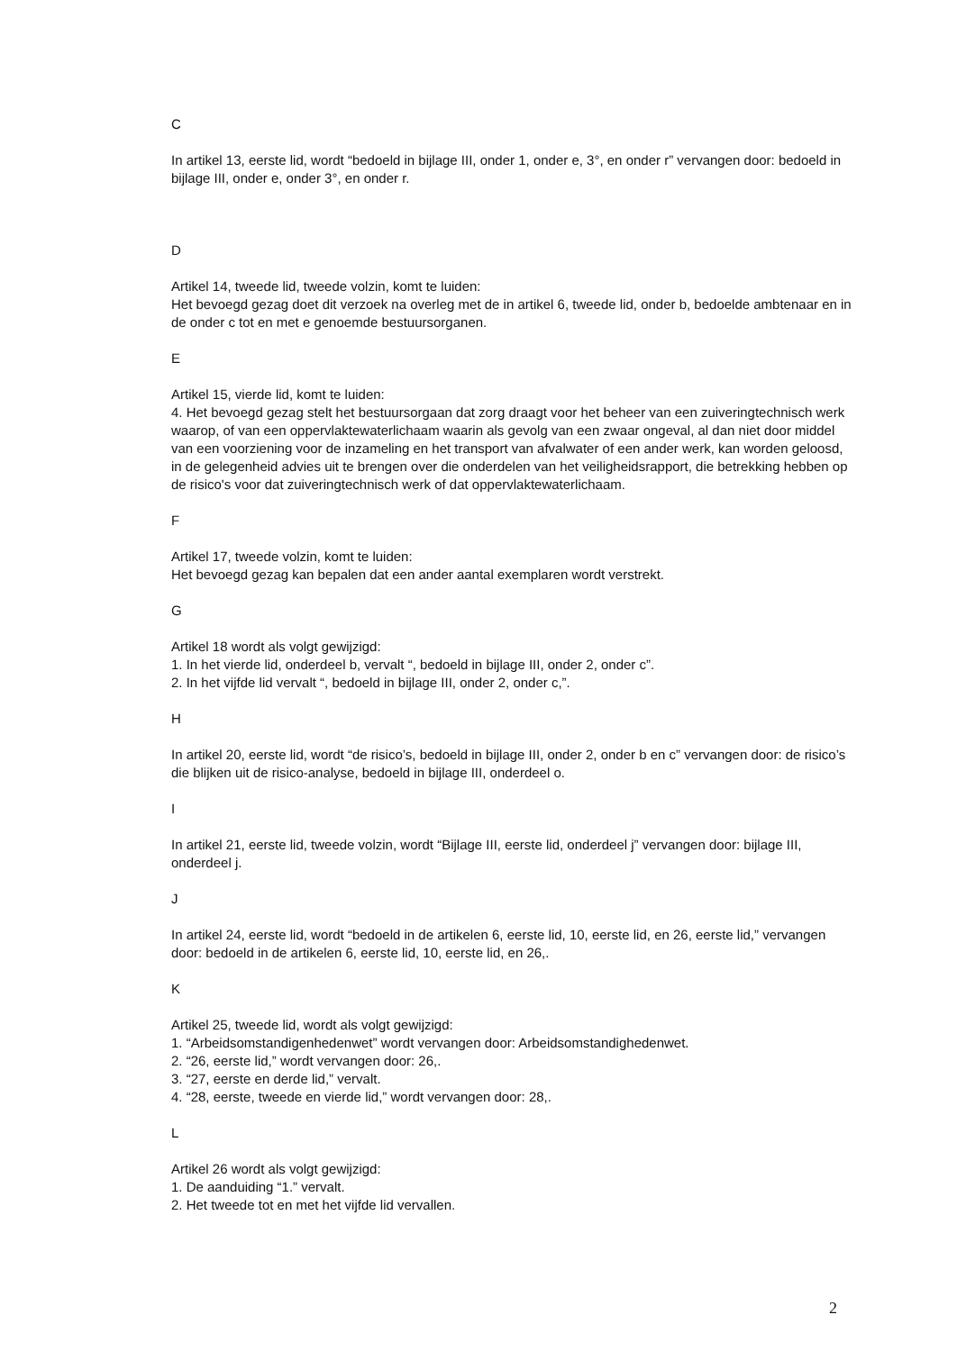C
In artikel 13, eerste lid, wordt “bedoeld in bijlage III, onder 1, onder e, 3°, en onder r” vervangen door: bedoeld in bijlage III, onder e, onder 3°, en onder r.
D
Artikel 14, tweede lid, tweede volzin, komt te luiden:
Het bevoegd gezag doet dit verzoek na overleg met de in artikel 6, tweede lid, onder b, bedoelde ambtenaar en in de onder c tot en met e genoemde bestuursorganen.
E
Artikel 15, vierde lid, komt te luiden:
4. Het bevoegd gezag stelt het bestuursorgaan dat zorg draagt voor het beheer van een zuiveringtechnisch werk waarop, of van een oppervlaktewaterlichaam waarin als gevolg van een zwaar ongeval, al dan niet door middel van een voorziening voor de inzameling en het transport van afvalwater of een ander werk, kan worden geloosd, in de gelegenheid advies uit te brengen over die onderdelen van het veiligheidsrapport, die betrekking hebben op de risico's voor dat zuiveringtechnisch werk of dat oppervlaktewaterlichaam.
F
Artikel 17, tweede volzin, komt te luiden:
Het bevoegd gezag kan bepalen dat een ander aantal exemplaren wordt verstrekt.
G
Artikel 18 wordt als volgt gewijzigd:
1. In het vierde lid, onderdeel b, vervalt “, bedoeld in bijlage III, onder 2, onder c”.
2. In het vijfde lid vervalt “, bedoeld in bijlage III, onder 2, onder c,”.
H
In artikel 20, eerste lid, wordt “de risico’s, bedoeld in bijlage III, onder 2, onder b en c” vervangen door: de risico’s die blijken uit de risico-analyse, bedoeld in bijlage III, onderdeel o.
I
In artikel 21, eerste lid, tweede volzin, wordt “Bijlage III, eerste lid, onderdeel j” vervangen door: bijlage III, onderdeel j.
J
In artikel 24, eerste lid, wordt “bedoeld in de artikelen 6, eerste lid, 10, eerste lid, en 26, eerste lid,” vervangen door: bedoeld in de artikelen 6, eerste lid, 10, eerste lid, en 26,.
K
Artikel 25, tweede lid, wordt als volgt gewijzigd:
1. “Arbeidsomstandigenhedenwet” wordt vervangen door: Arbeidsomstandighedenwet.
2. “26, eerste lid,” wordt vervangen door: 26,.
3. “27, eerste en derde lid,” vervalt.
4. “28, eerste, tweede en vierde lid,” wordt vervangen door: 28,.
L
Artikel 26 wordt als volgt gewijzigd:
1. De aanduiding “1.” vervalt.
2. Het tweede tot en met het vijfde lid vervallen.
2